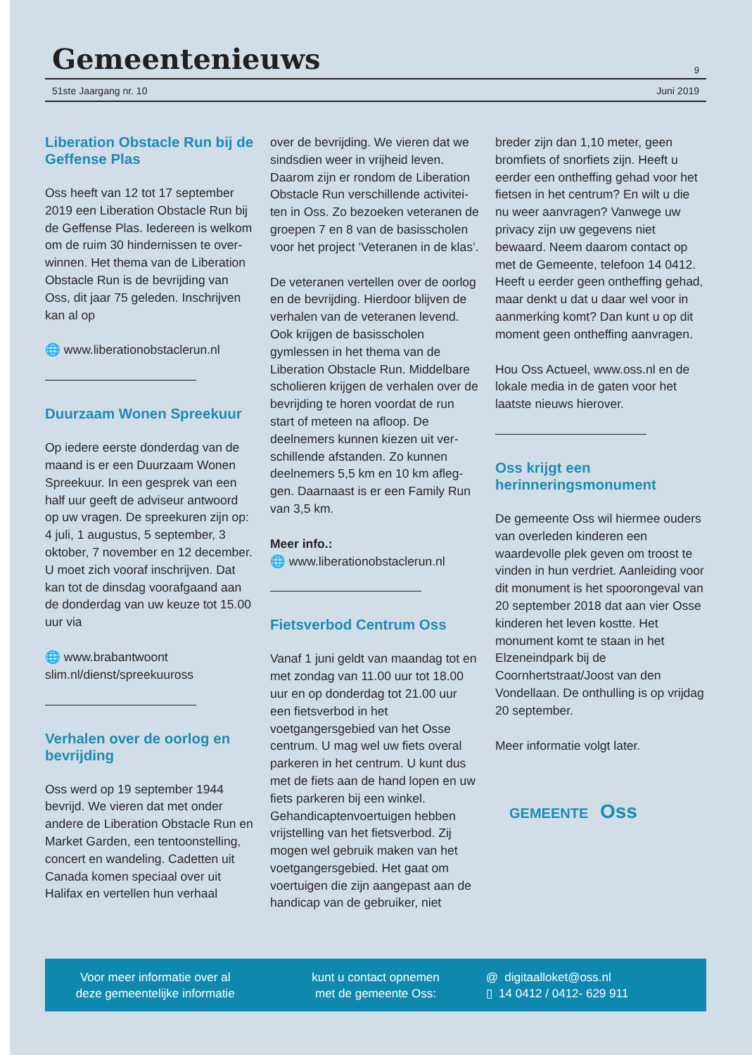Gemeentenieuws
9
51ste Jaargang nr. 10 Juni 2019
Liberation Obstacle Run bij de Geffense Plas
Oss heeft van 12 tot 17 september 2019 een Liberation Obstacle Run bij de Geffense Plas. Iedereen is welkom om de ruim 30 hindernissen te over­winnen. Het thema van de Liberation Obstacle Run is de bevrijding van Oss, dit jaar 75 geleden. Inschrijven kan al op
🌐 www.liberationobstaclerun.nl
Duurzaam Wonen Spreekuur
Op iedere eerste donderdag van de maand is er een Duurzaam Wonen Spreekuur. In een gesprek van een half uur geeft de adviseur antwoord op uw vragen. De spreekuren zijn op: 4 juli, 1 augustus, 5 september, 3 oktober, 7 november en 12 decem­ber. U moet zich vooraf inschrijven. Dat kan tot de dinsdag voorafgaand aan de donderdag van uw keuze tot 15.00 uur via
🌐 www.brabantwoont slim.nl/dienst/spreekuuross
Verhalen over de oorlog en bevrijding
Oss werd op 19 september 1944 bevrijd. We vieren dat met onder andere de Liberation Obstacle Run en Market Garden, een tentoonstel­ling, concert en wandeling. Cadetten uit Canada komen speciaal over uit Halifax en vertellen hun verhaal
over de bevrijding. We vieren dat we sindsdien weer in vrijheid leven. Daarom zijn er rondom de Liberation Obstacle Run verschillende activitei­ten in Oss. Zo bezoeken veteranen de groepen 7 en 8 van de basisscholen voor het project ‘Veteranen in de klas’.
De veteranen vertellen over de oorlog en de bevrijding. Hierdoor blijven de verhalen van de veteranen levend. Ook krijgen de basisscho­len gymlessen in het thema van de Liberation Obstacle Run. Middelbare scholieren krijgen de verhalen over de bevrijding te horen voordat de run start of meteen na afloop. De deelnemers kunnen kiezen uit ver­schillende afstanden. Zo kunnen deelnemers 5,5 km en 10 km afleg­gen. Daarnaast is er een Family Run van 3,5 km.
Meer info.:
🌐 www.liberationobstaclerun.nl
Fietsverbod Centrum Oss
Vanaf 1 juni geldt van maandag tot en met zondag van 11.00 uur tot 18.00 uur en op donderdag tot 21.00 uur een fietsverbod in het voetgangersgebied van het Osse centrum. U mag wel uw fiets overal parkeren in het centrum. U kunt dus met de fiets aan de hand lopen en uw fiets parkeren bij een winkel. Gehandicaptenvoertuigen hebben vrijstelling van het fietsverbod. Zij mogen wel gebruik maken van het voetgangersgebied. Het gaat om voertuigen die zijn aangepast aan de handicap van de gebruiker, niet
breder zijn dan 1,10 meter, geen bromfiets of snorfiets zijn. Heeft u eerder een ontheffing gehad voor het fietsen in het centrum? En wilt u die nu weer aanvragen? Vanwege uw privacy zijn uw gegevens niet bewaard. Neem daarom contact op met de Gemeente, telefoon 14 0412. Heeft u eerder geen ontheffing gehad, maar denkt u dat u daar wel voor in aanmerking komt? Dan kunt u op dit moment geen ontheffing aanvragen.
Hou Oss Actueel, www.oss.nl en de lokale media in de gaten voor het laatste nieuws hierover.
Oss krijgt een herinneringsmonument
De gemeente Oss wil hiermee ouders van overleden kinderen een waardevolle plek geven om troost te vinden in hun verdriet. Aanleiding voor dit monument is het spoorongeval van 20 september 2018 dat aan vier Osse kinderen het leven kostte. Het monument komt te staan in het Elzeneindpark bij de Coornhertstraat/Joost van den Vondellaan. De onthulling is op vrijdag 20 september.
Meer informatie volgt later.
GEMEENTE Oss
Voor meer informatie over al
deze gemeentelijke informatie
kunt u contact opnemen
met de gemeente Oss:
@ digitaalloket@oss.nl
▯ 14 0412 / 0412- 629 911